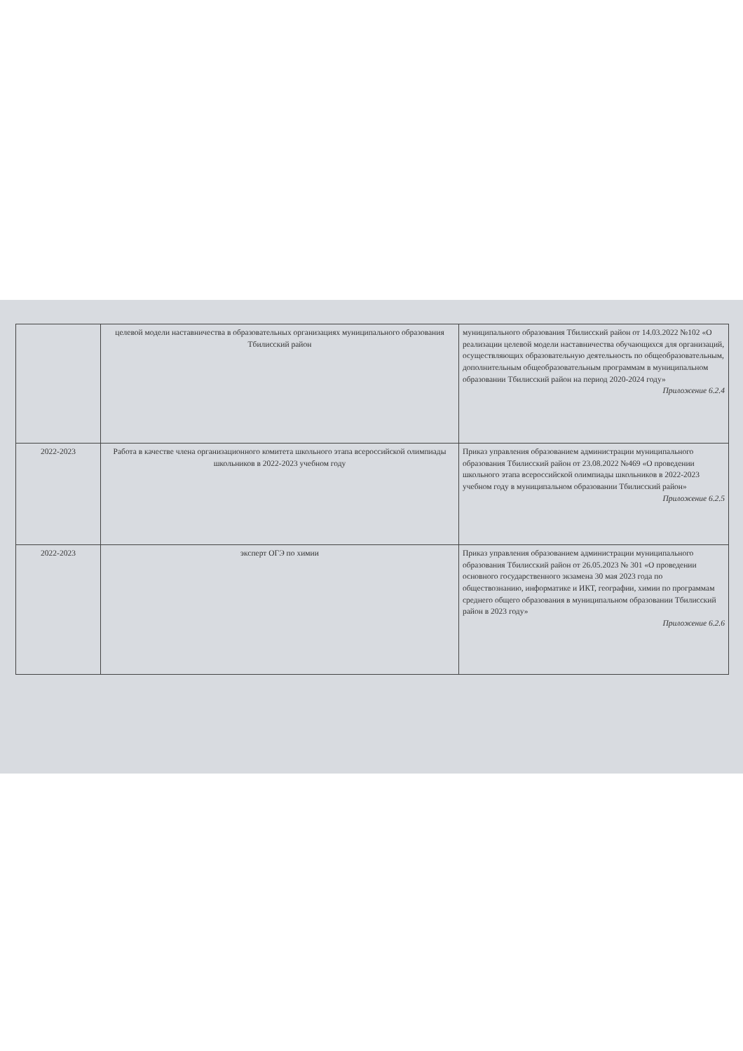| | целевой модели наставничества в образовательных организациях муниципального образования Тбилисский район | муниципального образования Тбилисский район от 14.03.2022 №102 «О реализации целевой модели наставничества обучающихся для организаций, осуществляющих образовательную деятельность по общеобразовательным, дополнительным общеобразовательным программам в муниципальном образовании Тбилисский район на период 2020-2024 году» Приложение 6.2.4 |
| 2022-2023 | Работа в качестве члена организационного комитета школьного этапа всероссийской олимпиады школьников в 2022-2023 учебном году | Приказ управления образованием администрации муниципального образования Тбилисский район от 23.08.2022 №469 «О проведении школьного этапа всероссийской олимпиады школьников в 2022-2023 учебном году в муниципальном образовании Тбилисский район» Приложение 6.2.5 |
| 2022-2023 | эксперт ОГЭ по химии | Приказ управления образованием администрации муниципального образования Тбилисский район от 26.05.2023 № 301 «О проведении основного государственного экзамена 30 мая 2023 года по обществознанию, информатике и ИКТ, географии, химии по программам среднего общего образования в муниципальном образовании Тбилисский район в 2023 году» Приложение 6.2.6 |